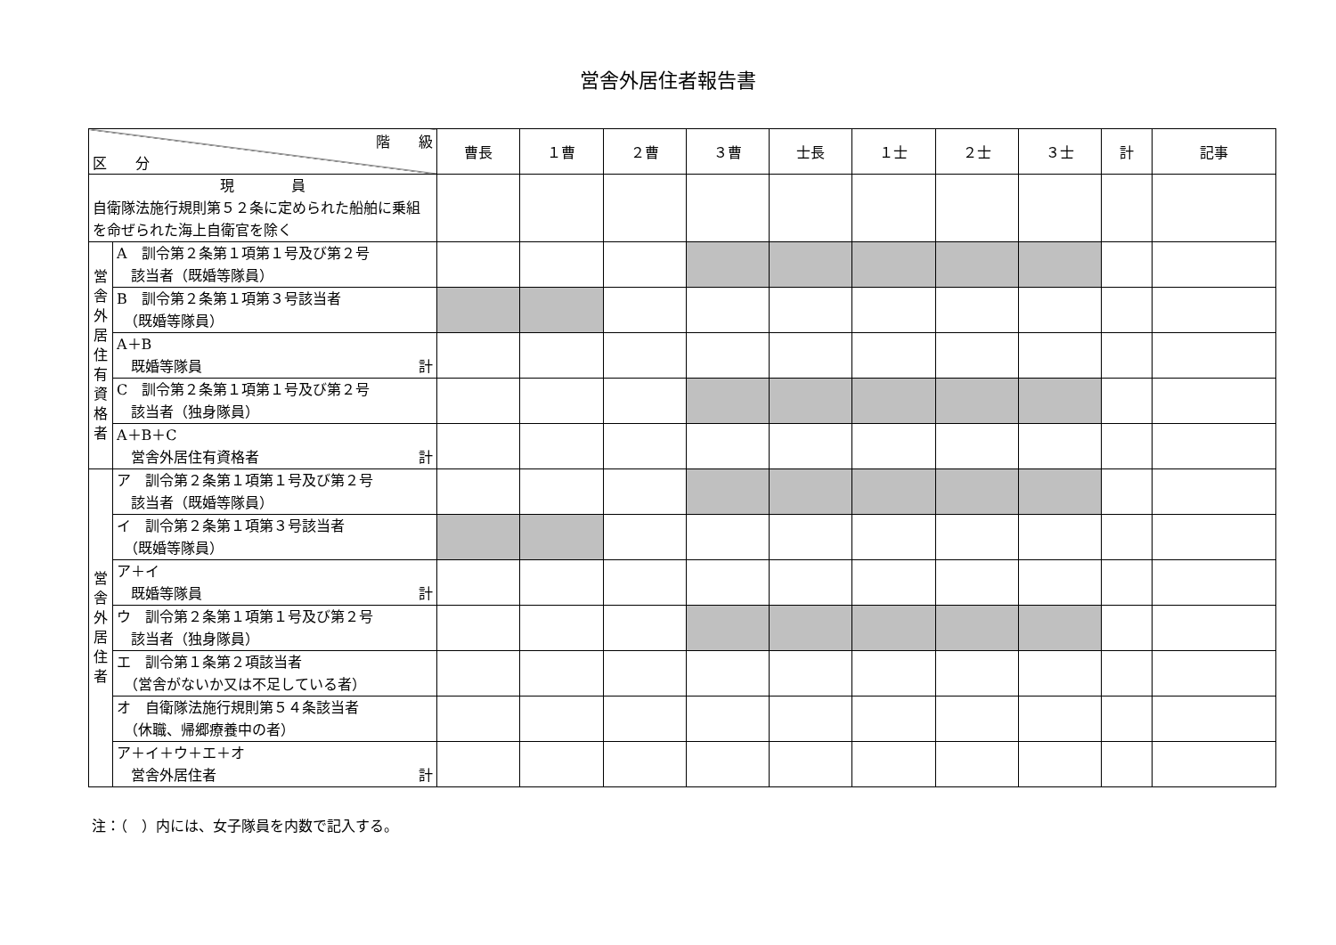営舎外居住者報告書
| 階 級 区 分 | | 曹長 | １曹 | ２曹 | ３曹 | 士長 | １士 | ２士 | ３士 | 計 | 記事 |
| --- | --- | --- | --- | --- | --- | --- | --- | --- | --- | --- | --- |
| 現 員 自衛隊法施行規則第５２条に定められた船舶に乗組を命ぜられた海上自衛官を除く | | | | | | | | | | | |
| 営 舎 外 居 住 有 資 格 者 | A 訓令第２条第１項第１号及び第２号 該当者（既婚等隊員） | | | | | | | | | | |
| | B 訓令第２条第１項第３号該当者 （既婚等隊員） | | | | | | | | | | |
| | A＋B 既婚等隊員 計 | | | | | | | | | | |
| | C 訓令第２条第１項第１号及び第２号 該当者（独身隊員） | | | | | | | | | | |
| | A＋B＋C 営舎外居住有資格者 計 | | | | | | | | | | |
| 営 舎 外 居 住 者 | ア 訓令第２条第１項第１号及び第２号 該当者（既婚等隊員） | | | | | | | | | | |
| | イ 訓令第２条第１項第３号該当者 （既婚等隊員） | | | | | | | | | | |
| | ア＋イ 既婚等隊員 計 | | | | | | | | | | |
| | ウ 訓令第２条第１項第１号及び第２号 該当者（独身隊員） | | | | | | | | | | |
| | エ 訓令第１条第２項該当者 （営舎がないか又は不足している者） | | | | | | | | | | |
| | オ 自衛隊法施行規則第５４条該当者 （休職、帰郷療養中の者） | | | | | | | | | | |
| | ア＋イ＋ウ＋エ＋オ 営舎外居住者 計 | | | | | | | | | | |
注：（　）内には、女子隊員を内数で記入する。